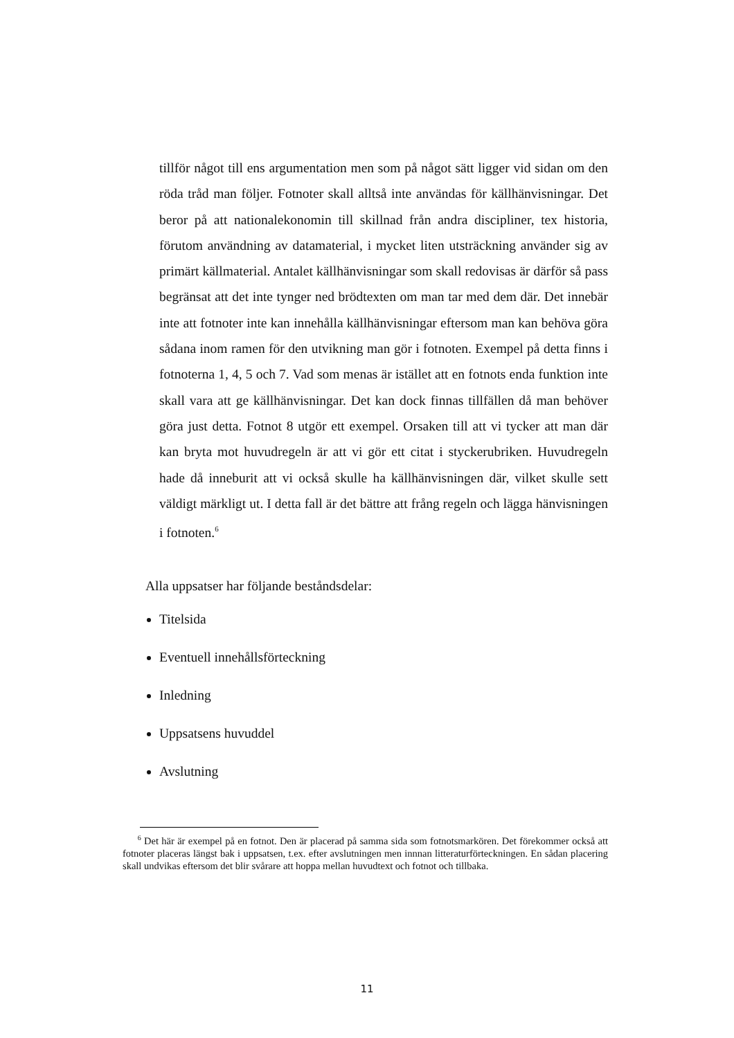tillför något till ens argumentation men som på något sätt ligger vid sidan om den röda tråd man följer. Fotnoter skall alltså inte användas för källhänvisningar. Det beror på att nationalekonomin till skillnad från andra discipliner, tex historia, förutom användning av datamaterial, i mycket liten utsträckning använder sig av primärt källmaterial. Antalet källhänvisningar som skall redovisas är därför så pass begränsat att det inte tynger ned brödtexten om man tar med dem där. Det innebär inte att fotnoter inte kan innehålla källhänvisningar eftersom man kan behöva göra sådana inom ramen för den utvikning man gör i fotnoten. Exempel på detta finns i fotnoterna 1, 4, 5 och 7. Vad som menas är istället att en fotnots enda funktion inte skall vara att ge källhänvisningar. Det kan dock finnas tillfällen då man behöver göra just detta. Fotnot 8 utgör ett exempel. Orsaken till att vi tycker att man där kan bryta mot huvudregeln är att vi gör ett citat i styckerubriken. Huvudregeln hade då inneburit att vi också skulle ha källhänvisningen där, vilket skulle sett väldigt märkligt ut. I detta fall är det bättre att frång regeln och lägga hänvisningen i fotnoten.<sup>6</sup>
Alla uppsatser har följande beståndsdelar:
Titelsida
Eventuell innehållsförteckning
Inledning
Uppsatsens huvuddel
Avslutning
<sup>6</sup> Det här är exempel på en fotnot. Den är placerad på samma sida som fotnotsmarkören. Det förekommer också att fotnoter placeras längst bak i uppsatsen, t.ex. efter avslutningen men innnan litteraturförteckningen. En sådan placering skall undvikas eftersom det blir svårare att hoppa mellan huvudtext och fotnot och tillbaka.
11